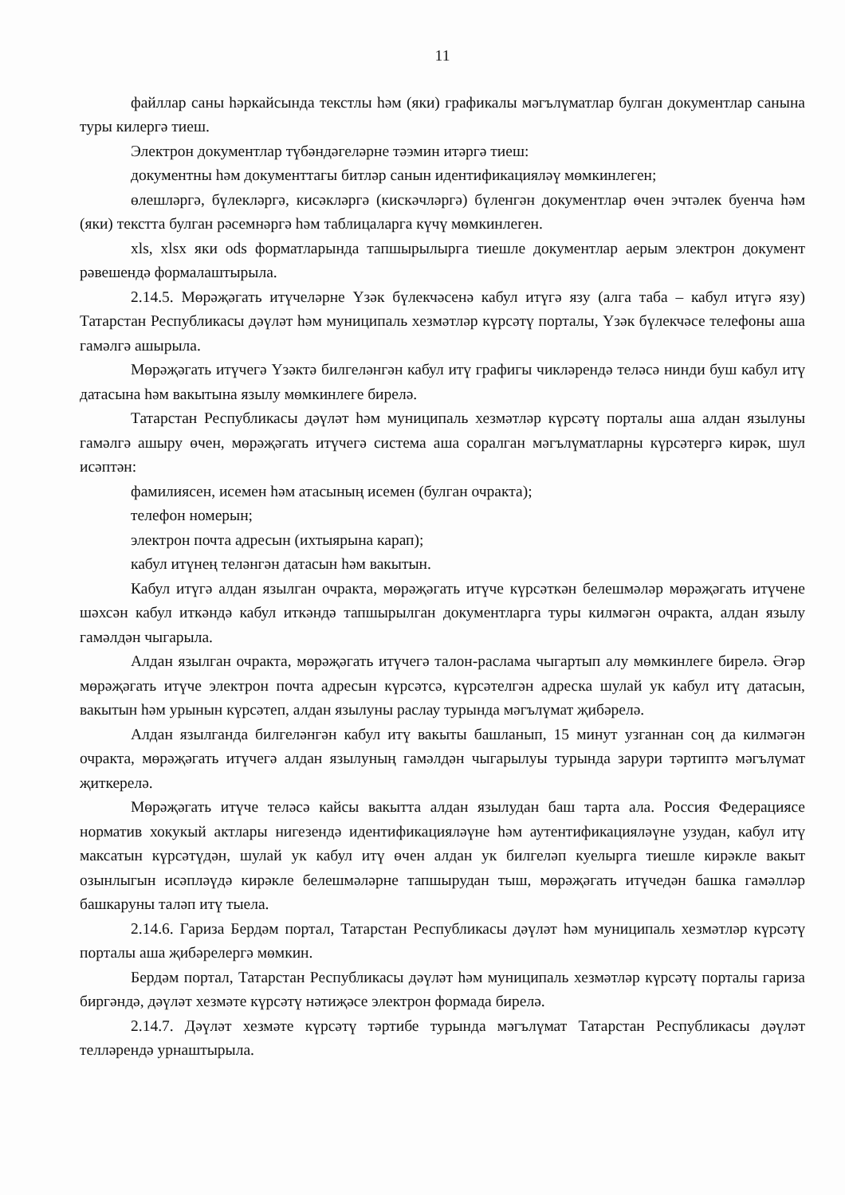11
файллар саны һәркайсында текстлы һәм (яки) графикалы мәгълүматлар булган документлар санына туры килергә тиеш.
Электрон документлар түбәндәгеләрне тәэмин итәргә тиеш:
документны һәм документтагы битләр санын идентификацияләү мөмкинлеген;
өлешләргә, бүлекләргә, кисәкләргә (кискәчләргә) бүленгән документлар өчен эчтәлек буенча һәм (яки) текстта булган рәсемнәргә һәм таблицаларга күчү мөмкинлеген.
xls, xlsx яки ods форматларында тапшырылырга тиешле документлар аерым электрон документ рәвешендә формалаштырыла.
2.14.5. Мөрәҗәгать итүчеләрне Үзәк бүлекчәсенә кабул итүгә язу (алга таба – кабул итүгә язу) Татарстан Республикасы дәүләт һәм муниципаль хезмәтләр күрсәтү порталы, Үзәк бүлекчәсе телефоны аша гамәлгә ашырыла.
Мөрәҗәгать итүчегә Үзәктә билгеләнгән кабул итү графигы чикләрендә теләсә нинди буш кабул итү датасына һәм вакытына язылу мөмкинлеге бирелә.
Татарстан Республикасы дәүләт һәм муниципаль хезмәтләр күрсәтү порталы аша алдан язылуны гамәлгә ашыру өчен, мөрәҗәгать итүчегә система аша соралган мәгълүматларны күрсәтергә кирәк, шул исәптән:
фамилиясен, исемен һәм атасының исемен (булган очракта);
телефон номерын;
электрон почта адресын (ихтыярына карап);
кабул итүнең теләнгән датасын һәм вакытын.
Кабул итүгә алдан язылган очракта, мөрәҗәгать итүче күрсәткән белешмәләр мөрәҗәгать итүчене шәхсән кабул иткәндә кабул иткәндә тапшырылган документларга туры килмәгән очракта, алдан язылу гамәлдән чыгарыла.
Алдан язылган очракта, мөрәҗәгать итүчегә талон-раслама чыгартып алу мөмкинлеге бирелә. Әгәр мөрәҗәгать итүче электрон почта адресын күрсәтсә, күрсәтелгән адреска шулай ук кабул итү датасын, вакытын һәм урынын күрсәтеп, алдан язылуны раслау турында мәгълүмат җибәрелә.
Алдан язылганда билгеләнгән кабул итү вакыты башланып, 15 минут узганнан соң да килмәгән очракта, мөрәҗәгать итүчегә алдан язылуның гамәлдән чыгарылуы турында зарури тәртиптә мәгълүмат җиткерелә.
Мөрәҗәгать итүче теләсә кайсы вакытта алдан язылудан баш тарта ала. Россия Федерациясе норматив хокукый актлары нигезендә идентификацияләүне һәм аутентификацияләүне узудан, кабул итү максатын күрсәтүдән, шулай ук кабул итү өчен алдан ук билгеләп куелырга тиешле кирәкле вакыт озынлыгын исәпләүдә кирәкле белешмәләрне тапшырудан тыш, мөрәҗәгать итүчедән башка гамәлләр башкаруны таләп итү тыела.
2.14.6. Гариза Бердәм портал, Татарстан Республикасы дәүләт һәм муниципаль хезмәтләр күрсәтү порталы аша җибәрелергә мөмкин.
Бердәм портал, Татарстан Республикасы дәүләт һәм муниципаль хезмәтләр күрсәтү порталы гариза биргәндә, дәүләт хезмәте күрсәтү нәтиҗәсе электрон формада бирелә.
2.14.7. Дәүләт хезмәте күрсәтү тәртибе турында мәгълүмат Татарстан Республикасы дәүләт телләрендә урнаштырыла.